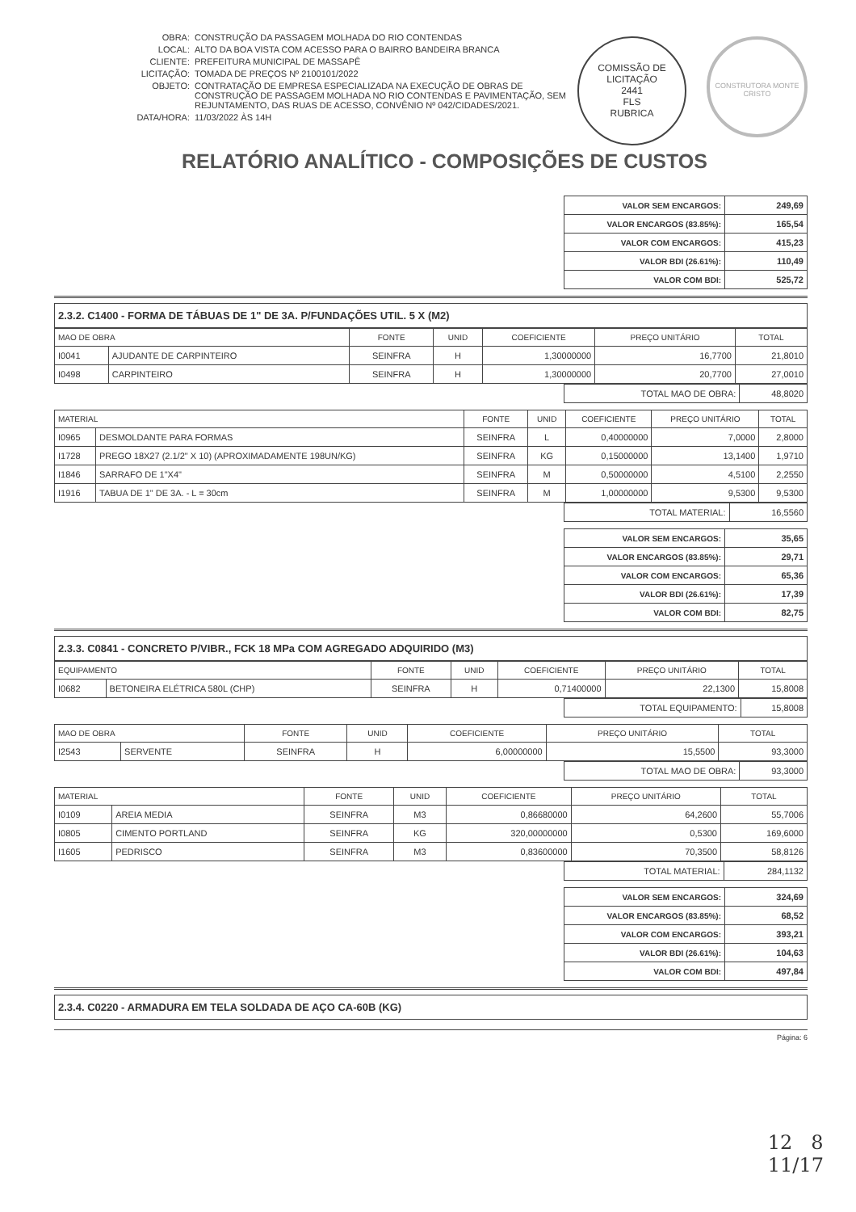OBRA: CONSTRUÇÃO DA PASSAGEM MOLHADA DO RIO CONTENDAS
LOCAL: ALTO DA BOA VISTA COM ACESSO PARA O BAIRRO BANDEIRA BRANCA
CLIENTE: PREFEITURA MUNICIPAL DE MASSAPÊ
LICITAÇÃO: TOMADA DE PREÇOS Nº 2100101/2022
OBJETO: CONTRATAÇÃO DE EMPRESA ESPECIALIZADA NA EXECUÇÃO DE OBRAS DE CONSTRUÇÃO DE PASSAGEM MOLHADA NO RIO CONTENDAS E PAVIMENTAÇÃO, SEM REJUNTAMENTO, DAS RUAS DE ACESSO, CONVÊNIO Nº 042/CIDADES/2021.
DATA/HORA: 11/03/2022 ÀS 14H
COMISSÃO DE LICITAÇÃO
2441
FLS
RUBRICA
CONSTRUTORA MONTE CRISTO
RELATÓRIO ANALÍTICO - COMPOSIÇÕES DE CUSTOS
| VALOR SEM ENCARGOS: | 249,69 |
| VALOR ENCARGOS (83.85%): | 165,54 |
| VALOR COM ENCARGOS: | 415,23 |
| VALOR BDI (26.61%): | 110,49 |
| VALOR COM BDI: | 525,72 |
2.3.2. C1400 - FORMA DE TÁBUAS DE 1" DE 3A. P/FUNDAÇÕES UTIL. 5 X (M2)
| MAO DE OBRA | | FONTE | UNID | COEFICIENTE | PREÇO UNITÁRIO | TOTAL |
| --- | --- | --- | --- | --- | --- | --- |
| I0041 | AJUDANTE DE CARPINTEIRO | SEINFRA | H | 1,30000000 | 16,7700 | 21,8010 |
| I0498 | CARPINTEIRO | SEINFRA | H | 1,30000000 | 20,7700 | 27,0010 |
| TOTAL MAO DE OBRA: | 48,8020 |
| MATERIAL | | FONTE | UNID | COEFICIENTE | PREÇO UNITÁRIO | TOTAL |
| --- | --- | --- | --- | --- | --- | --- |
| I0965 | DESMOLDANTE PARA FORMAS | SEINFRA | L | 0,40000000 | 7,0000 | 2,8000 |
| I1728 | PREGO 18X27 (2.1/2" X 10) (APROXIMADAMENTE 198UN/KG) | SEINFRA | KG | 0,15000000 | 13,1400 | 1,9710 |
| I1846 | SARRAFO DE 1"X4" | SEINFRA | M | 0,50000000 | 4,5100 | 2,2550 |
| I1916 | TABUA DE 1" DE 3A. - L = 30cm | SEINFRA | M | 1,00000000 | 9,5300 | 9,5300 |
| TOTAL MATERIAL: | 16,5560 |
| VALOR SEM ENCARGOS: | 35,65 |
| VALOR ENCARGOS (83.85%): | 29,71 |
| VALOR COM ENCARGOS: | 65,36 |
| VALOR BDI (26.61%): | 17,39 |
| VALOR COM BDI: | 82,75 |
2.3.3. C0841 - CONCRETO P/VIBR., FCK 18 MPa COM AGREGADO ADQUIRIDO (M3)
| EQUIPAMENTO | | FONTE | UNID | COEFICIENTE | PREÇO UNITÁRIO | TOTAL |
| --- | --- | --- | --- | --- | --- | --- |
| I0682 | BETONEIRA ELÉTRICA 580L (CHP) | SEINFRA | H | 0,71400000 | 22,1300 | 15,8008 |
| TOTAL EQUIPAMENTO: | 15,8008 |
| MAO DE OBRA | | FONTE | UNID | COEFICIENTE | PREÇO UNITÁRIO | TOTAL |
| --- | --- | --- | --- | --- | --- | --- |
| I2543 | SERVENTE | SEINFRA | H | 6,00000000 | 15,5500 | 93,3000 |
| TOTAL MAO DE OBRA: | 93,3000 |
| MATERIAL | | FONTE | UNID | COEFICIENTE | PREÇO UNITÁRIO | TOTAL |
| --- | --- | --- | --- | --- | --- | --- |
| I0109 | AREIA MEDIA | SEINFRA | M3 | 0,86680000 | 64,2600 | 55,7006 |
| I0805 | CIMENTO PORTLAND | SEINFRA | KG | 320,00000000 | 0,5300 | 169,6000 |
| I1605 | PEDRISCO | SEINFRA | M3 | 0,83600000 | 70,3500 | 58,8126 |
| TOTAL MATERIAL: | 284,1132 |
| VALOR SEM ENCARGOS: | 324,69 |
| VALOR ENCARGOS (83.85%): | 68,52 |
| VALOR COM ENCARGOS: | 393,21 |
| VALOR BDI (26.61%): | 104,63 |
| VALOR COM BDI: | 497,84 |
2.3.4. C0220 - ARMADURA EM TELA SOLDADA DE AÇO CA-60B (KG)
Página: 6
12 8
11/17